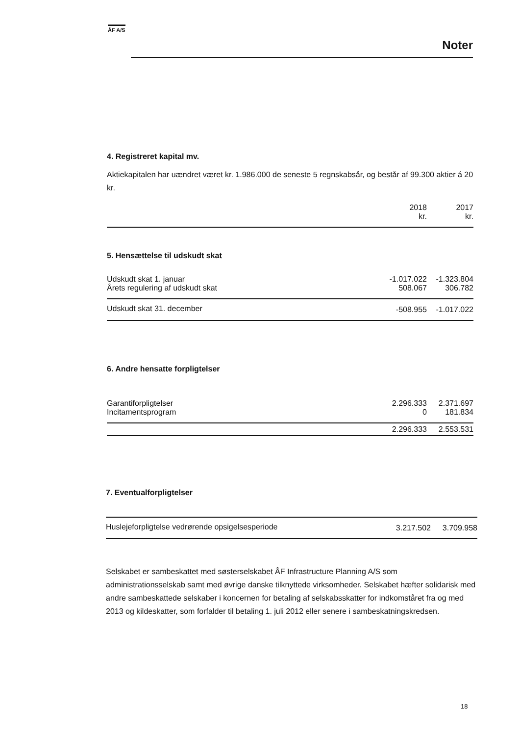ÅF A/S
Noter
4. Registreret kapital mv.
Aktiekapitalen har uændret været kr. 1.986.000 de seneste 5 regnskabsår, og består af 99.300 aktier á 20 kr.
| | 2018 kr. | 2017 kr. |
| --- | --- | --- |
5. Hensættelse til udskudt skat
| Udskudt skat 1. januar | -1.017.022 | -1.323.804 |
| Årets regulering af udskudt skat | 508.067 | 306.782 |
| Udskudt skat 31. december | -508.955 | -1.017.022 |
6. Andre hensatte forpligtelser
| Garantiforpligtelser | 2.296.333 | 2.371.697 |
| Incitamentsprogram | 0 | 181.834 |
| | 2.296.333 | 2.553.531 |
7. Eventualforpligtelser
| Huslejeforpligtelse vedrørende opsigelsesperiode | 3.217.502 | 3.709.958 |
Selskabet er sambeskattet med søsterselskabet ÅF Infrastructure Planning A/S som administrationsselskab samt med øvrige danske tilknyttede virksomheder. Selskabet hæfter solidarisk med andre sambeskattede selskaber i koncernen for betaling af selskabsskatter for indkomståret fra og med 2013 og kildeskatter, som forfalder til betaling 1. juli 2012 eller senere i sambeskatningskredsen.
18